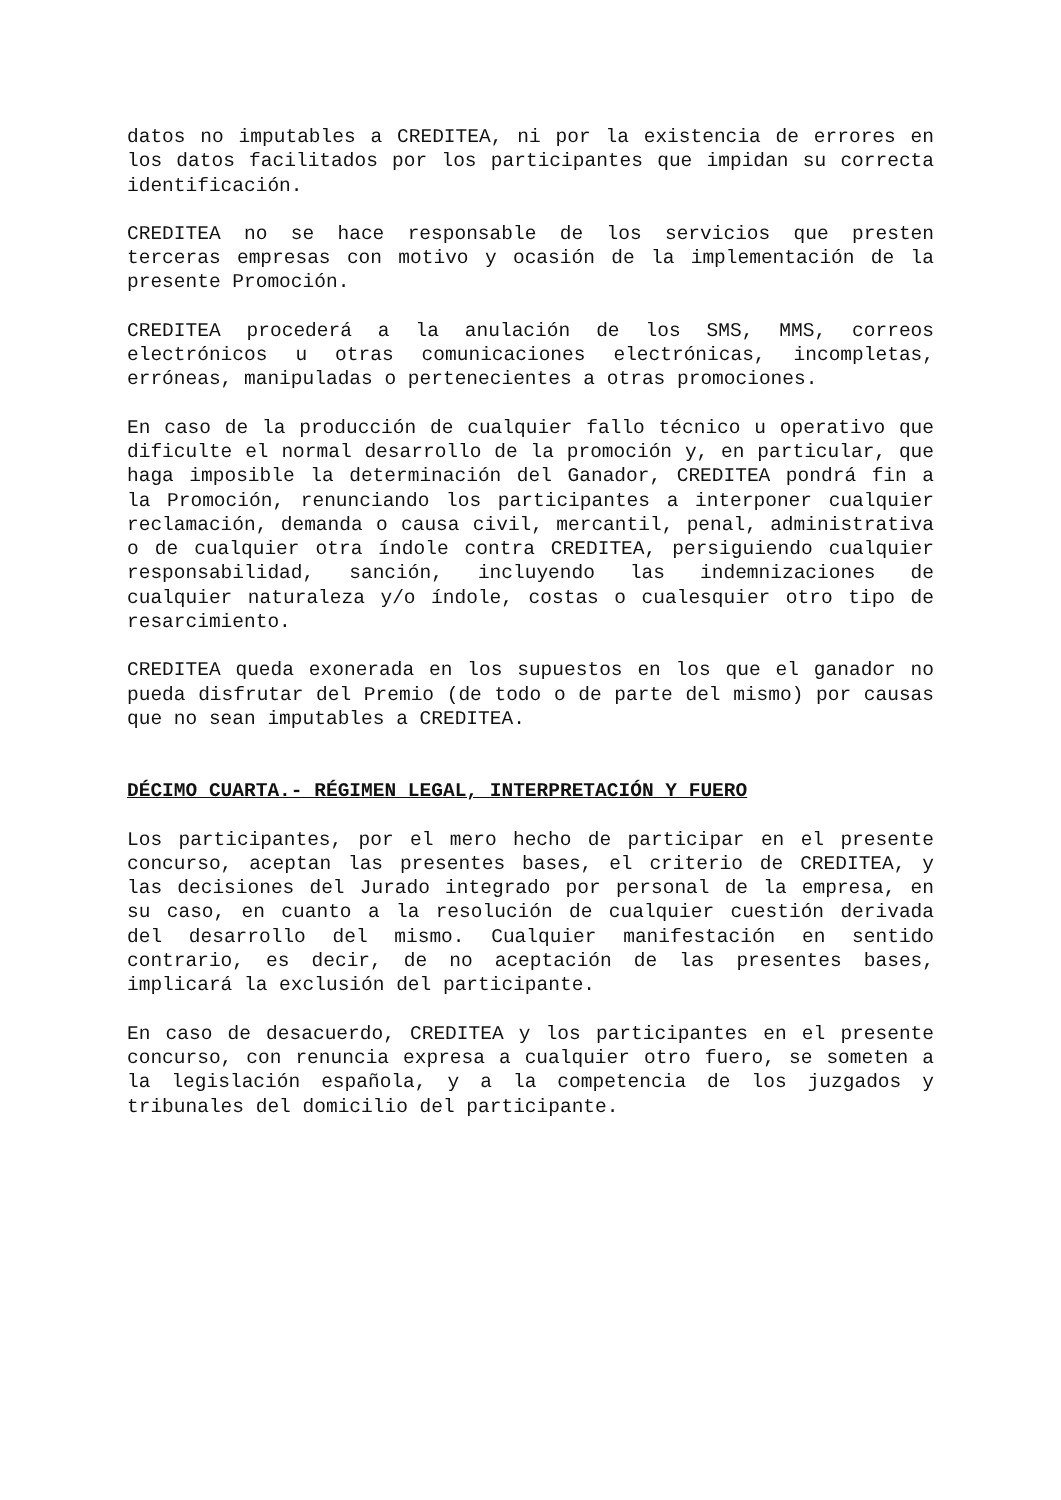datos no imputables a CREDITEA, ni por la existencia de errores en los datos facilitados por los participantes que impidan su correcta identificación.
CREDITEA no se hace responsable de los servicios que presten terceras empresas con motivo y ocasión de la implementación de la presente Promoción.
CREDITEA procederá a la anulación de los SMS, MMS, correos electrónicos u otras comunicaciones electrónicas, incompletas, erróneas, manipuladas o pertenecientes a otras promociones.
En caso de la producción de cualquier fallo técnico u operativo que dificulte el normal desarrollo de la promoción y, en particular, que haga imposible la determinación del Ganador, CREDITEA pondrá fin a la Promoción, renunciando los participantes a interponer cualquier reclamación, demanda o causa civil, mercantil, penal, administrativa o de cualquier otra índole contra CREDITEA, persiguiendo cualquier responsabilidad, sanción, incluyendo las indemnizaciones de cualquier naturaleza y/o índole, costas o cualesquier otro tipo de resarcimiento.
CREDITEA queda exonerada en los supuestos en los que el ganador no pueda disfrutar del Premio (de todo o de parte del mismo) por causas que no sean imputables a CREDITEA.
DÉCIMO CUARTA.- RÉGIMEN LEGAL, INTERPRETACIÓN Y FUERO
Los participantes, por el mero hecho de participar en el presente concurso, aceptan las presentes bases, el criterio de CREDITEA, y las decisiones del Jurado integrado por personal de la empresa, en su caso, en cuanto a la resolución de cualquier cuestión derivada del desarrollo del mismo. Cualquier manifestación en sentido contrario, es decir, de no aceptación de las presentes bases, implicará la exclusión del participante.
En caso de desacuerdo, CREDITEA y los participantes en el presente concurso, con renuncia expresa a cualquier otro fuero, se someten a la legislación española, y a la competencia de los juzgados y tribunales del domicilio del participante.